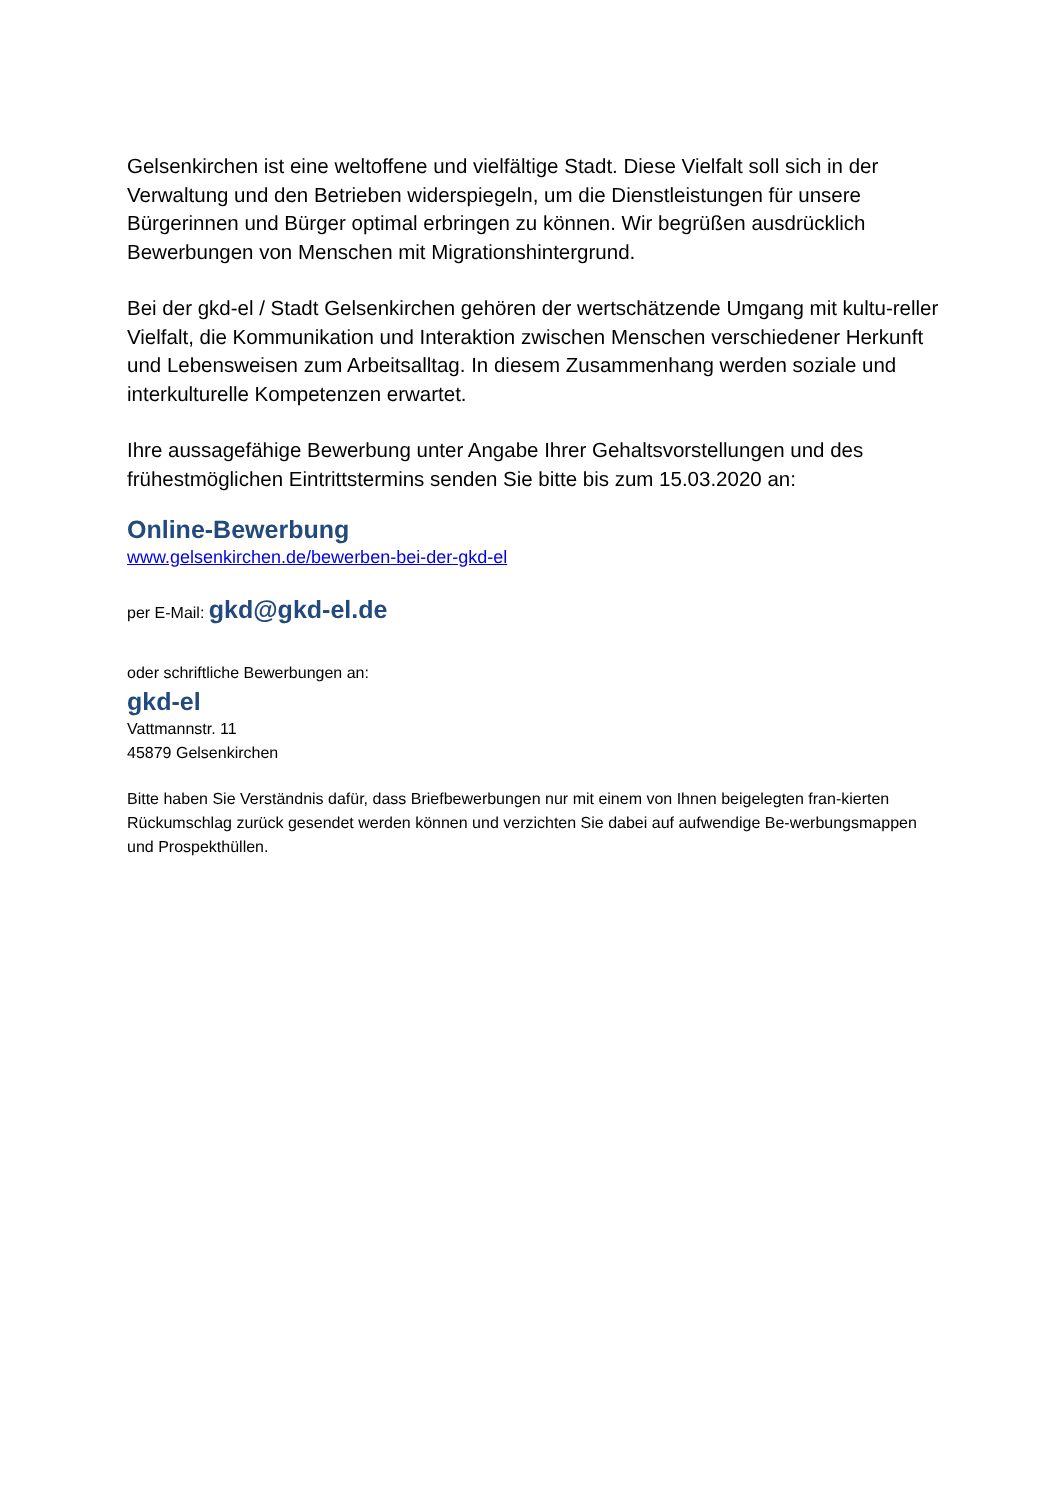Gelsenkirchen ist eine weltoffene und vielfältige Stadt. Diese Vielfalt soll sich in der Verwaltung und den Betrieben widerspiegeln, um die Dienstleistungen für unsere Bürgerinnen und Bürger optimal erbringen zu können. Wir begrüßen ausdrücklich Bewerbungen von Menschen mit Migrationshintergrund.
Bei der gkd-el / Stadt Gelsenkirchen gehören der wertschätzende Umgang mit kultu-reller Vielfalt, die Kommunikation und Interaktion zwischen Menschen verschiedener Herkunft und Lebensweisen zum Arbeitsalltag. In diesem Zusammenhang werden soziale und interkulturelle Kompetenzen erwartet.
Ihre aussagefähige Bewerbung unter Angabe Ihrer Gehaltsvorstellungen und des frühestmöglichen Eintrittstermins senden Sie bitte bis zum 15.03.2020 an:
Online-Bewerbung
www.gelsenkirchen.de/bewerben-bei-der-gkd-el
per E-Mail: gkd@gkd-el.de
oder schriftliche Bewerbungen an:
gkd-el
Vattmannstr. 11
45879 Gelsenkirchen
Bitte haben Sie Verständnis dafür, dass Briefbewerbungen nur mit einem von Ihnen beigelegten fran-kierten Rückumschlag zurück gesendet werden können und verzichten Sie dabei auf aufwendige Be-werbungsmappen und Prospekthüllen.